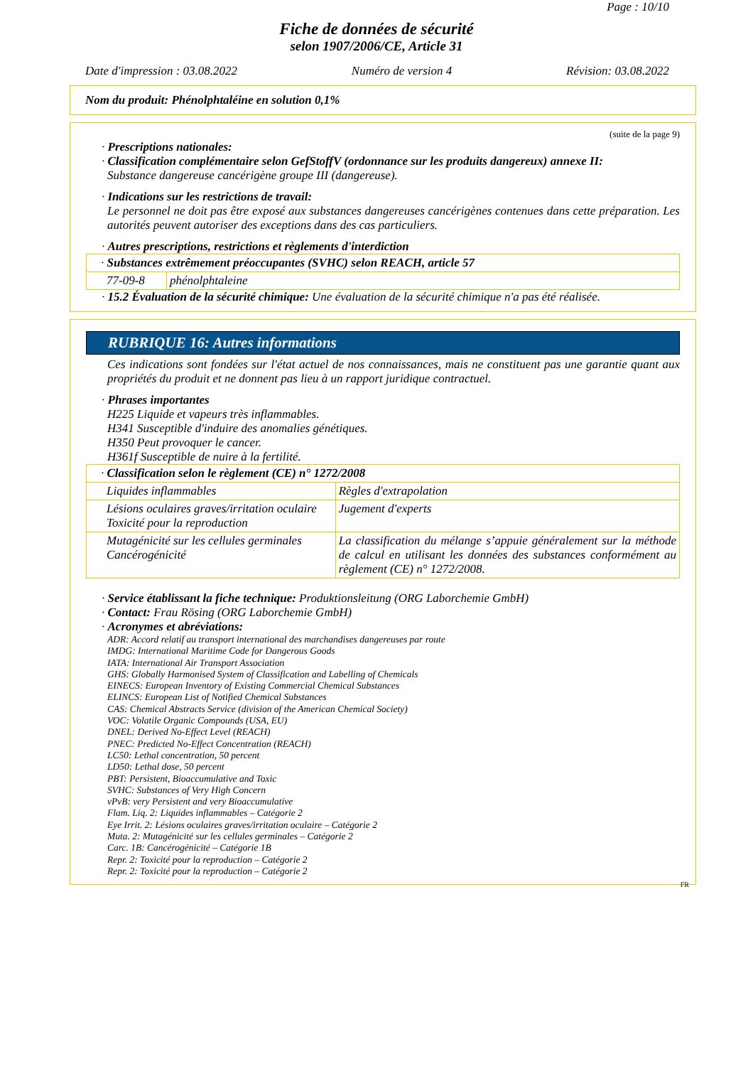Page : 10/10
Fiche de données de sécurité
selon 1907/2006/CE, Article 31
Date d'impression : 03.08.2022 Numéro de version 4 Révision: 03.08.2022
Nom du produit: Phénolphtaléine en solution 0,1%
(suite de la page 9)
· Prescriptions nationales:
· Classification complémentaire selon GefStoffV (ordonnance sur les produits dangereux) annexe II:
Substance dangereuse cancérigène groupe III (dangereuse).
· Indications sur les restrictions de travail:
Le personnel ne doit pas être exposé aux substances dangereuses cancérigènes contenues dans cette préparation. Les autorités peuvent autoriser des exceptions dans des cas particuliers.
· Autres prescriptions, restrictions et règlements d'interdiction
| · Substances extrêmement préoccupantes (SVHC) selon REACH, article 57 | |
| 77-09-8 | phénolphtaleine |
· 15.2 Évaluation de la sécurité chimique: Une évaluation de la sécurité chimique n'a pas été réalisée.
RUBRIQUE 16: Autres informations
Ces indications sont fondées sur l'état actuel de nos connaissances, mais ne constituent pas une garantie quant aux propriétés du produit et ne donnent pas lieu à un rapport juridique contractuel.
· Phrases importantes
H225 Liquide et vapeurs très inflammables.
H341 Susceptible d'induire des anomalies génétiques.
H350 Peut provoquer le cancer.
H361f Susceptible de nuire à la fertilité.
| · Classification selon le règlement (CE) n° 1272/2008 | |
| Liquides inflammables | Règles d'extrapolation |
| Lésions oculaires graves/irritation oculaire Toxicité pour la reproduction | Jugement d'experts |
| Mutagénicité sur les cellules germinales Cancérogénicité | La classification du mélange s’appuie généralement sur la méthode de calcul en utilisant les données des substances conformément au règlement (CE) n° 1272/2008. |
· Service établissant la fiche technique: Produktionsleitung (ORG Laborchemie GmbH)
· Contact: Frau Rösing (ORG Laborchemie GmbH)
· Acronymes et abréviations:
ADR: Accord relatif au transport international des marchandises dangereuses par route
IMDG: International Maritime Code for Dangerous Goods
IATA: International Air Transport Association
GHS: Globally Harmonised System of Classification and Labelling of Chemicals
EINECS: European Inventory of Existing Commercial Chemical Substances
ELINCS: European List of Notified Chemical Substances
CAS: Chemical Abstracts Service (division of the American Chemical Society)
VOC: Volatile Organic Compounds (USA, EU)
DNEL: Derived No-Effect Level (REACH)
PNEC: Predicted No-Effect Concentration (REACH)
LC50: Lethal concentration, 50 percent
LD50: Lethal dose, 50 percent
PBT: Persistent, Bioaccumulative and Toxic
SVHC: Substances of Very High Concern
vPvB: very Persistent and very Bioaccumulative
Flam. Liq. 2: Liquides inflammables – Catégorie 2
Eye Irrit. 2: Lésions oculaires graves/irritation oculaire – Catégorie 2
Muta. 2: Mutagénicité sur les cellules germinales – Catégorie 2
Carc. 1B: Cancérogénicité – Catégorie 1B
Repr. 2: Toxicité pour la reproduction – Catégorie 2
Repr. 2: Toxicité pour la reproduction – Catégorie 2
FR